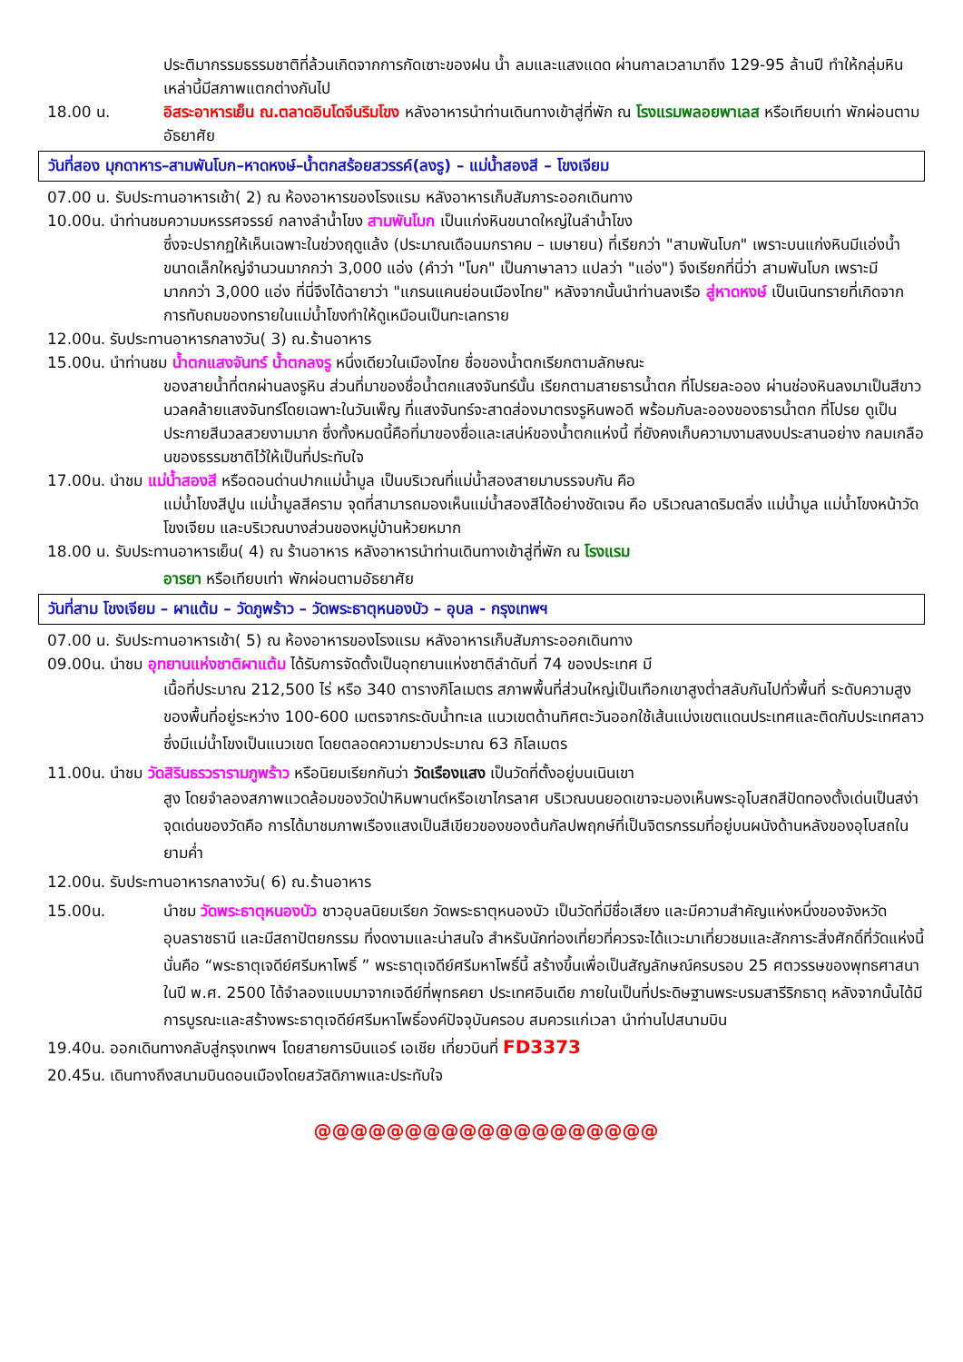ประติมากรรมธรรมชาติที่ล้วนเกิดจากการกัดเซาะของฝน น้ำ ลมและแสงแดด ผ่านกาลเวลามาถึง 129-95 ล้านปี ทำให้กลุ่มหินเหล่านี้มีสภาพแตกต่างกันไป
18.00 น. อิสระอาหารเย็น ณ.ตลาดอินโดจีนริมโขง หลังอาหารนำท่านเดินทางเข้าสู่ที่พัก ณ โรงแรมพลอยพาเลส หรือเทียบเท่า พักผ่อนตามอัธยาศัย
วันที่สอง มุกดาหาร–สามพันโบก–หาดหงษ์–น้ำตกสร้อยสวรรค์(ลงรู) – แม่น้ำสองสี – โขงเจียม
07.00 น. รับประทานอาหารเช้า( 2) ณ ห้องอาหารของโรงแรม หลังอาหารเก็บสัมภาระออกเดินทาง
10.00น. นำท่านชมความมหรรศจรรย์ กลางลำน้ำโขง สามพันโบก เป็นแก่งหินขนาดใหญ่ในลำน้ำโขง
ซึ่งจะปรากฏให้เห็นเฉพาะในช่วงฤดูแล้ง (ประมาณเดือนมกราคม – เมษายน) ที่เรียกว่า "สามพันโบก" เพราะบนแก่งหินมีแอ่งน้ำขนาดเล็กใหญ่จำนวนมากกว่า 3,000 แอ่ง (คำว่า "โบก" เป็นภาษาลาว แปลว่า "แอ่ง") จึงเรียกที่นี่ว่า สามพันโบก เพราะมีมากกว่า 3,000 แอ่ง ที่นี่จึงได้ฉายาว่า "แกรนแคนย่อนเมืองไทย" หลังจากนั้นนำท่านลงเรือ สู่หาดหงษ์ เป็นเนินทรายที่เกิดจากการทับถมของทรายในแม่น้ำโขงทำให้ดูเหมือนเป็นทะเลทราย
12.00น. รับประทานอาหารกลางวัน( 3) ณ.ร้านอาหาร
15.00น. นำท่านชม น้ำตกแสงจันทร์ น้ำตกลงรู หนึ่งเดียวในเมืองไทย ชื่อของน้ำตกเรียกตามลักษณะ
ของสายน้ำที่ตกผ่านลงรูหิน ส่วนที่มาของชื่อน้ำตกแสงจันทร์นั้น เรียกตามสายธารน้ำตก ที่โปรยละออง ผ่านช่องหินลงมาเป็นสีขาวนวลคล้ายแสงจันทร์โดยเฉพาะในวันเพ็ญ ที่แสงจันทร์จะสาดส่องมาตรงรูหินพอดี พร้อมกับละอองของธารน้ำตก ที่โปรย ดูเป็นประกายสีนวลสวยงามมาก ซึ่งทั้งหมดนี้คือที่มาของชื่อและเสน่ห์ของน้ำตกแห่งนี้ ที่ยังคงเก็บความงามสงบประสานอย่าง กลมเกลือนของธรรมชาติไว้ให้เป็นที่ประทับใจ
17.00น. นำชม แม่น้ำสองสี หรือดอนด่านปากแม่น้ำมูล เป็นบริเวณที่แม่น้ำสองสายมาบรรจบกัน คือ
แม่น้ำโขงสีปูน แม่น้ำมูลสีคราม จุดที่สามารถมองเห็นแม่น้ำสองสีได้อย่างชัดเจน คือ บริเวณลาดริมตลิ่ง แม่น้ำมูล แม่น้ำโขงหน้าวัดโขงเจียม และบริเวณบางส่วนของหมู่บ้านห้วยหมาก
18.00 น. รับประทานอาหารเย็น( 4) ณ ร้านอาหาร หลังอาหารนำท่านเดินทางเข้าสู่ที่พัก ณ โรงแรม
อารยา หรือเทียบเท่า พักผ่อนตามอัธยาศัย
วันที่สาม โขงเจียม – ผาแต้ม – วัดภูพร้าว – วัดพระธาตุหนองบัว – อุบล - กรุงเทพฯ
07.00 น. รับประทานอาหารเช้า( 5) ณ ห้องอาหารของโรงแรม หลังอาหารเก็บสัมภาระออกเดินทาง
09.00น. นำชม อุทยานแห่งชาติผาแต้ม ได้รับการจัดตั้งเป็นอุทยานแห่งชาติลำดับที่ 74 ของประเทศ มี
เนื้อที่ประมาณ 212,500 ไร่ หรือ 340 ตารางกิโลเมตร สภาพพื้นที่ส่วนใหญ่เป็นเทือกเขาสูงต่ำสลับกันไปทั่วพื้นที่ ระดับความสูงของพื้นที่อยู่ระหว่าง 100-600 เมตรจากระดับน้ำทะเล แนวเขตด้านทิศตะวันออกใช้เส้นแบ่งเขตแดนประเทศและติดกับประเทศลาว ซึ่งมีแม่น้ำโขงเป็นแนวเขต โดยตลอดความยาวประมาณ 63 กิโลเมตร
11.00น. นำชม วัดสิรินธรวรารามภูพร้าว หรือนิยมเรียกกันว่า วัดเรืองแสง เป็นวัดที่ตั้งอยู่บนเนินเขา
สูง โดยจำลองสภาพแวดล้อมของวัดป่าหิมพานต์หรือเขาไกรลาศ บริเวณบนยอดเขาจะมองเห็นพระอุโบสถสีปัดทองตั้งเด่นเป็นสง่า จุดเด่นของวัดคือ การได้มาชมภาพเรืองแสงเป็นสีเขียวของของต้นกัลปพฤกษ์ที่เป็นจิตรกรรมที่อยู่บนผนังด้านหลังของอุโบสถในยามค่ำ
12.00น. รับประทานอาหารกลางวัน( 6) ณ.ร้านอาหาร
15.00น. นำชม วัดพระธาตุหนองบัว ชาวอุบลนิยมเรียก วัดพระธาตุหนองบัว เป็นวัดที่มีชื่อเสียง และมีความสำคัญแห่งหนึ่งของจังหวัดอุบลราชธานี และมีสถาปัตยกรรม ที่งดงามและน่าสนใจ สำหรับนักท่องเที่ยวที่ควรจะได้แวะมาเที่ยวชมและสักการะสิ่งศักดิ์ที่วัดแห่งนี้ นั่นคือ “พระธาตุเจดีย์ศรีมหาโพธิ์ ” พระธาตุเจดีย์ศรีมหาโพธิ์นี้ สร้างขึ้นเพื่อเป็นสัญลักษณ์ครบรอบ 25 ศตวรรษของพุทธศาสนาในปี พ.ศ. 2500 ได้จำลองแบบมาจากเจดีย์ที่พุทธคยา ประเทศอินเดีย ภายในเป็นที่ประดิษฐานพระบรมสารีริกธาตุ หลังจากนั้นได้มีการบูรณะและสร้างพระธาตุเจดีย์ศรีมหาโพธิ์องค์ปัจจุบันครอบ สมควรแก่เวลา นำท่านไปสนามบิน
19.40น. ออกเดินทางกลับสู่กรุงเทพฯ โดยสายการบินแอร์ เอเชีย เที่ยวบินที่ FD3373
20.45น. เดินทางถึงสนามบินดอนเมืองโดยสวัสดิภาพและประทับใจ
@@@@@@@@@@@@@@@@@@@